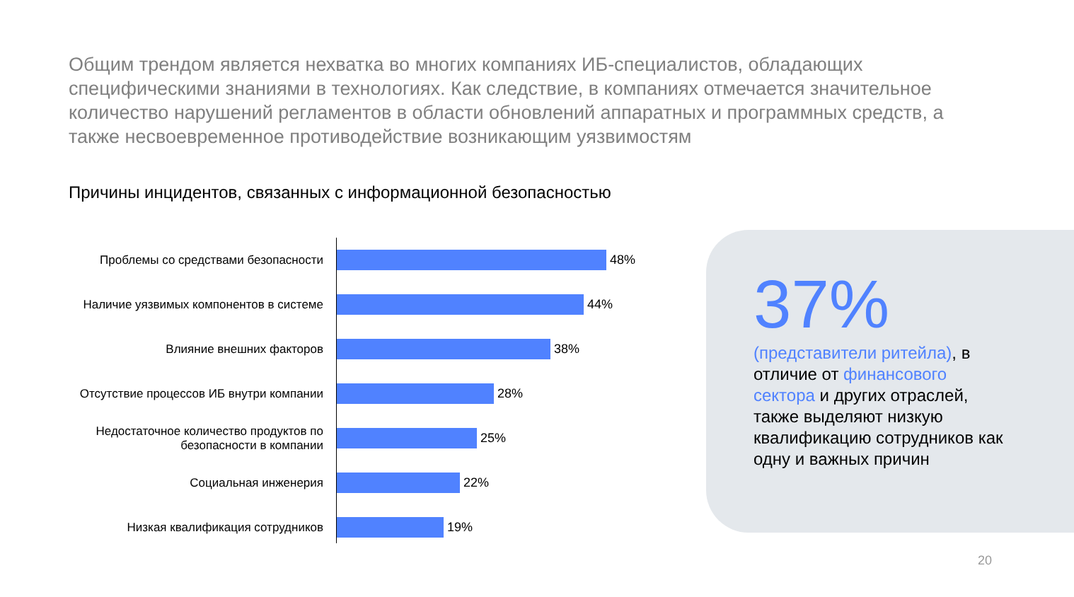Общим трендом является нехватка во многих компаниях ИБ-специалистов, обладающих специфическими знаниями в технологиях. Как следствие, в компаниях отмечается значительное количество нарушений регламентов в области обновлений аппаратных и программных средств, а также несвоевременное противодействие возникающим уязвимостям
Причины инцидентов, связанных с информационной безопасностью
Проблемы со средствами безопасности
48%
Наличие уязвимых компонентов в системе
44%
Влияние внешних факторов
38%
Отсутствие процессов ИБ внутри компании
28%
Недостаточное количество продуктов по безопасности в компании
25%
Социальная инженерия
22%
Низкая квалификация сотрудников
19%
37%
(представители ритейла), в отличие от финансового сектора и других отраслей, также выделяют низкую квалификацию сотрудников как одну и важных причин
20